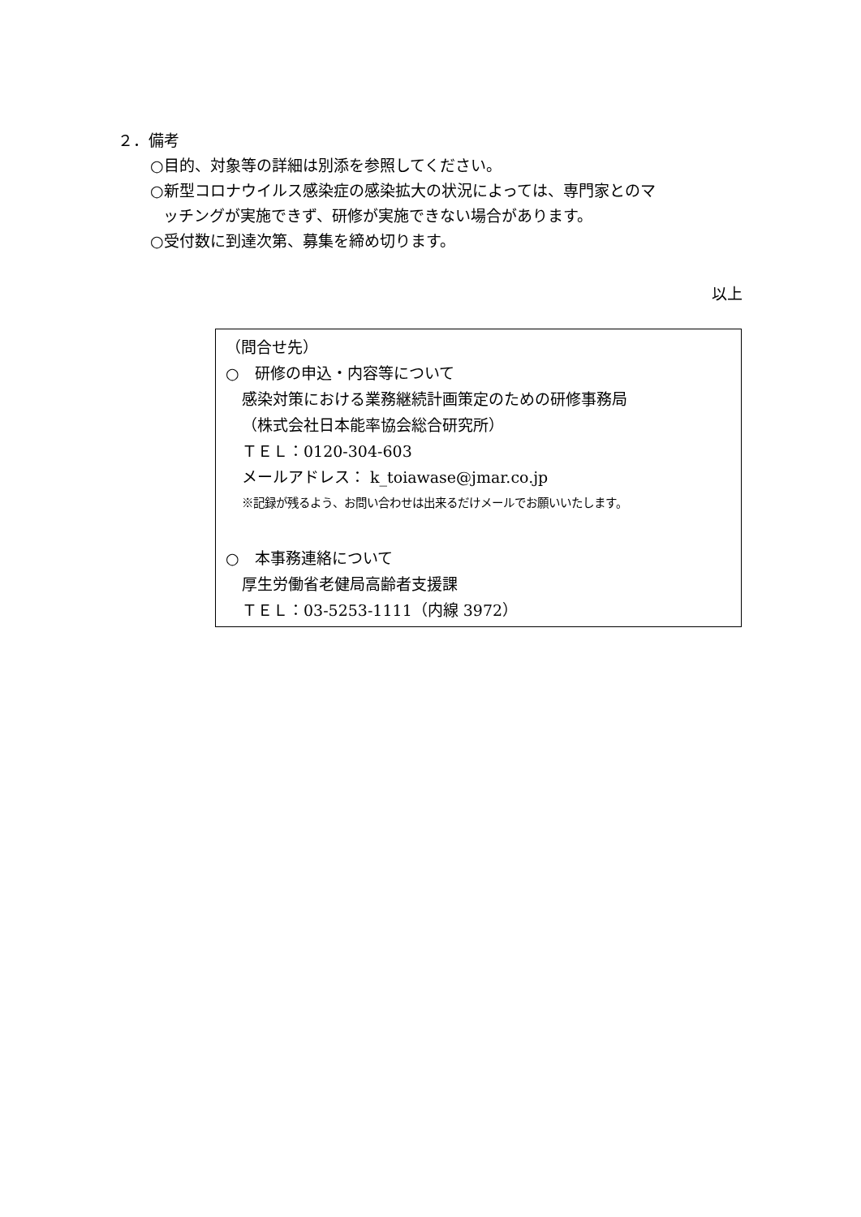２．備考
○目的、対象等の詳細は別添を参照してください。
○新型コロナウイルス感染症の感染拡大の状況によっては、専門家とのマ
ッチングが実施できず、研修が実施できない場合があります。
○受付数に到達次第、募集を締め切ります。
以上
（問合せ先）
○　研修の申込・内容等について
感染対策における業務継続計画策定のための研修事務局
（株式会社日本能率協会総合研究所）
ＴＥＬ：0120-304-603
メールアドレス： k_toiawase@jmar.co.jp
※記録が残るよう、お問い合わせは出来るだけメールでお願いいたします。
○　本事務連絡について
厚生労働省老健局高齢者支援課
ＴＥＬ：03-5253-1111（内線 3972）